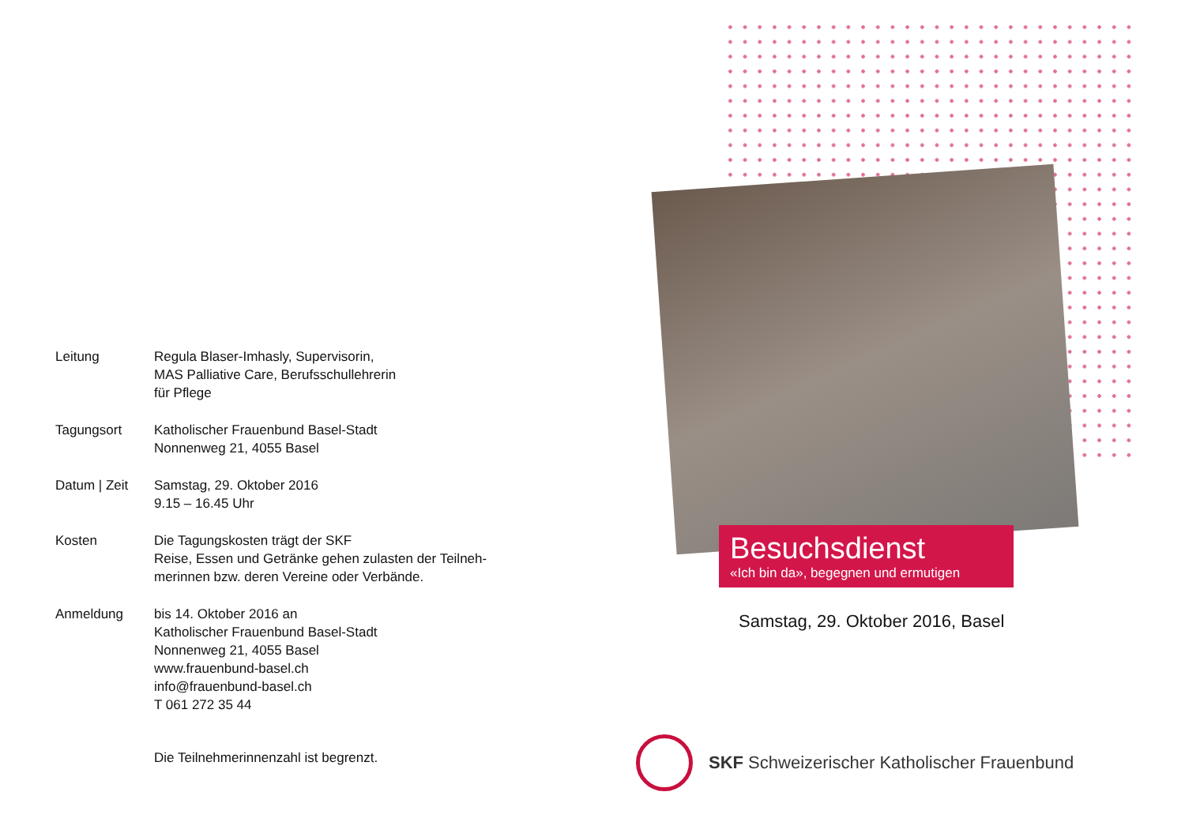| Leitung | Regula Blaser-Imhasly, Supervisorin, MAS Palliative Care, Berufsschullehrerin für Pflege |
| Tagungsort | Katholischer Frauenbund Basel-Stadt Nonnenweg 21, 4055 Basel |
| Datum / Zeit | Samstag, 29. Oktober 2016 9.15 – 16.45 Uhr |
| Kosten | Die Tagungskosten trägt der SKF Reise, Essen und Getränke gehen zulasten der Teilneh- merinnen bzw. deren Vereine oder Verbände. |
| Anmeldung | bis 14. Oktober 2016 an Katholischer Frauenbund Basel-Stadt Nonnenweg 21, 4055 Basel www.frauenbund-basel.ch info@frauenbund-basel.ch T 061 272 35 44 |
| | Die Teilnehmerinnenzahl ist begrenzt. |
Besuchsdienst
«Ich bin da», begegnen und ermutigen
Samstag, 29. Oktober 2016, Basel
SKF Schweizerischer Katholischer Frauenbund